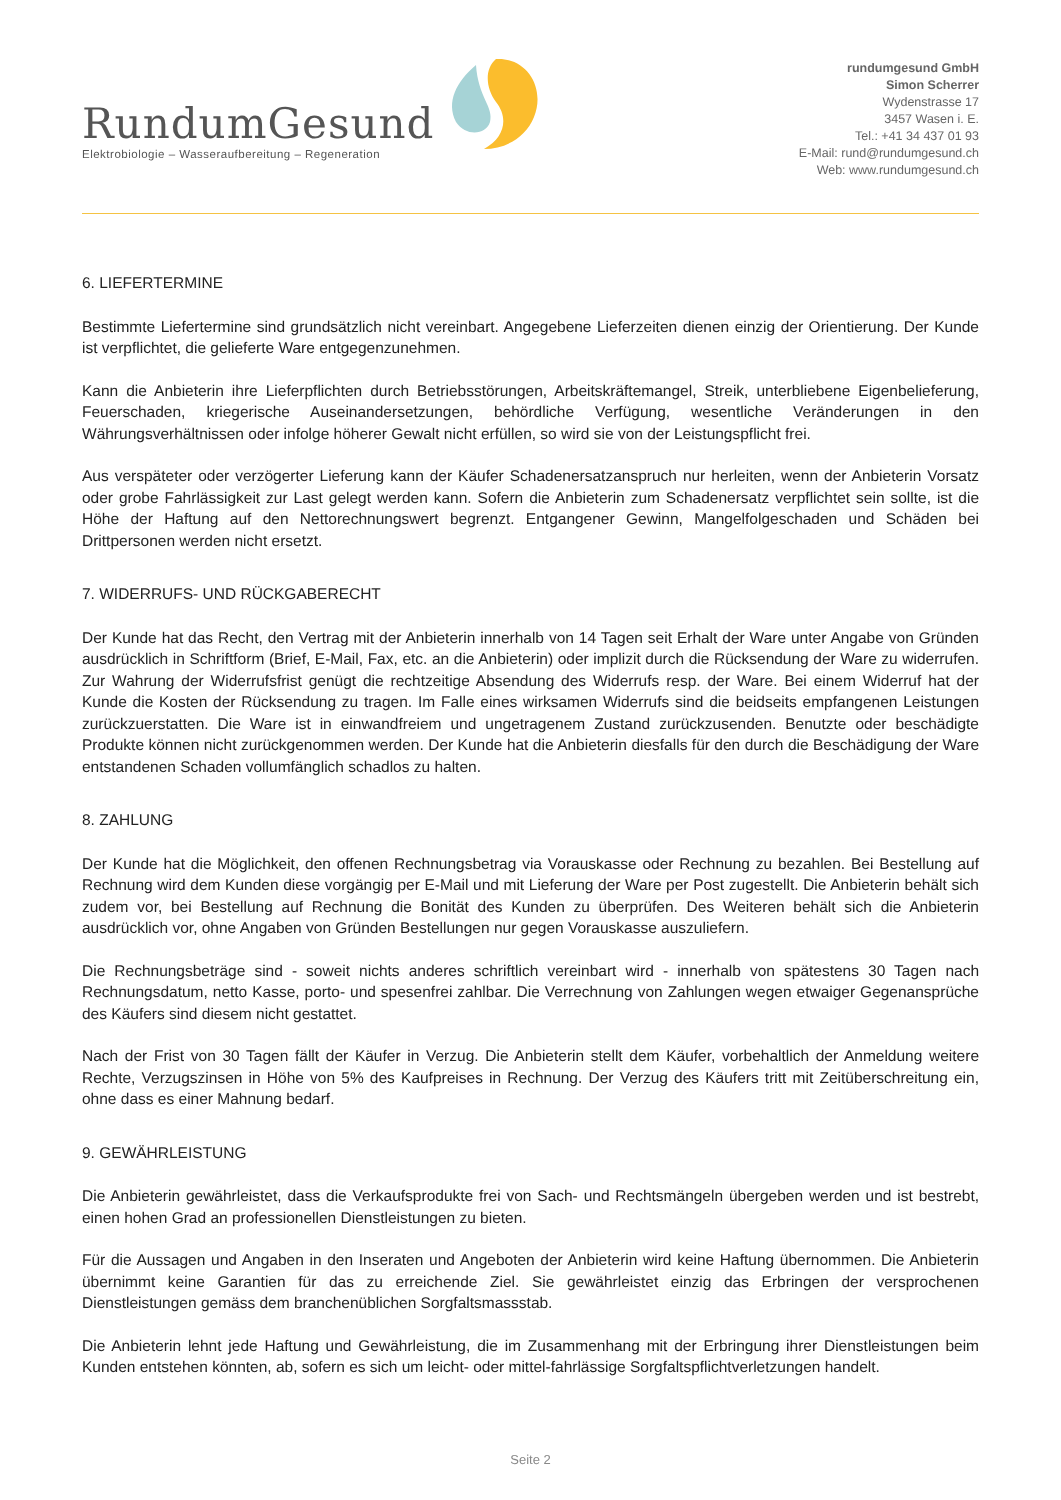RundumGesund
Elektrobiologie – Wasseraufbereitung – Regeneration
rundumgesund GmbH
Simon Scherrer
Wydenstrasse 17
3457 Wasen i. E.
Tel.: +41 34 437 01 93
E-Mail: rund@rundumgesund.ch
Web: www.rundumgesund.ch
6. LIEFERTERMINE
Bestimmte Liefertermine sind grundsätzlich nicht vereinbart. Angegebene Lieferzeiten dienen einzig der Orientierung. Der Kunde ist verpflichtet, die gelieferte Ware entgegenzunehmen.
Kann die Anbieterin ihre Lieferpflichten durch Betriebsstörungen, Arbeitskräftemangel, Streik, unterbliebene Eigenbelieferung, Feuerschaden, kriegerische Auseinandersetzungen, behördliche Verfügung, wesentliche Veränderungen in den Währungsverhältnissen oder infolge höherer Gewalt nicht erfüllen, so wird sie von der Leistungspflicht frei.
Aus verspäteter oder verzögerter Lieferung kann der Käufer Schadenersatzanspruch nur herleiten, wenn der Anbieterin Vorsatz oder grobe Fahrlässigkeit zur Last gelegt werden kann. Sofern die Anbieterin zum Schadenersatz verpflichtet sein sollte, ist die Höhe der Haftung auf den Nettorechnungswert begrenzt. Entgangener Gewinn, Mangelfolgeschaden und Schäden bei Drittpersonen werden nicht ersetzt.
7. WIDERRUFS- UND RÜCKGABERECHT
Der Kunde hat das Recht, den Vertrag mit der Anbieterin innerhalb von 14 Tagen seit Erhalt der Ware unter Angabe von Gründen ausdrücklich in Schriftform (Brief, E-Mail, Fax, etc. an die Anbieterin) oder implizit durch die Rücksendung der Ware zu widerrufen. Zur Wahrung der Widerrufsfrist genügt die rechtzeitige Absendung des Widerrufs resp. der Ware. Bei einem Widerruf hat der Kunde die Kosten der Rücksendung zu tragen. Im Falle eines wirksamen Widerrufs sind die beidseits empfangenen Leistungen zurückzuerstatten. Die Ware ist in einwandfreiem und ungetragenem Zustand zurückzusenden. Benutzte oder beschädigte Produkte können nicht zurückgenommen werden. Der Kunde hat die Anbieterin diesfalls für den durch die Beschädigung der Ware entstandenen Schaden vollumfänglich schadlos zu halten.
8. ZAHLUNG
Der Kunde hat die Möglichkeit, den offenen Rechnungsbetrag via Vorauskasse oder Rechnung zu bezahlen. Bei Bestellung auf Rechnung wird dem Kunden diese vorgängig per E-Mail und mit Lieferung der Ware per Post zugestellt. Die Anbieterin behält sich zudem vor, bei Bestellung auf Rechnung die Bonität des Kunden zu überprüfen. Des Weiteren behält sich die Anbieterin ausdrücklich vor, ohne Angaben von Gründen Bestellungen nur gegen Vorauskasse auszuliefern.
Die Rechnungsbeträge sind - soweit nichts anderes schriftlich vereinbart wird - innerhalb von spätestens 30 Tagen nach Rechnungsdatum, netto Kasse, porto- und spesenfrei zahlbar. Die Verrechnung von Zahlungen wegen etwaiger Gegenansprüche des Käufers sind diesem nicht gestattet.
Nach der Frist von 30 Tagen fällt der Käufer in Verzug. Die Anbieterin stellt dem Käufer, vorbehaltlich der Anmeldung weitere Rechte, Verzugszinsen in Höhe von 5% des Kaufpreises in Rechnung. Der Verzug des Käufers tritt mit Zeitüberschreitung ein, ohne dass es einer Mahnung bedarf.
9. GEWÄHRLEISTUNG
Die Anbieterin gewährleistet, dass die Verkaufsprodukte frei von Sach- und Rechtsmängeln übergeben werden und ist bestrebt, einen hohen Grad an professionellen Dienstleistungen zu bieten.
Für die Aussagen und Angaben in den Inseraten und Angeboten der Anbieterin wird keine Haftung übernommen. Die Anbieterin übernimmt keine Garantien für das zu erreichende Ziel. Sie gewährleistet einzig das Erbringen der versprochenen Dienstleistungen gemäss dem branchenüblichen Sorgfaltsmassstab.
Die Anbieterin lehnt jede Haftung und Gewährleistung, die im Zusammenhang mit der Erbringung ihrer Dienstleistungen beim Kunden entstehen könnten, ab, sofern es sich um leicht- oder mittel-fahrlässige Sorgfaltspflichtverletzungen handelt.
Seite 2